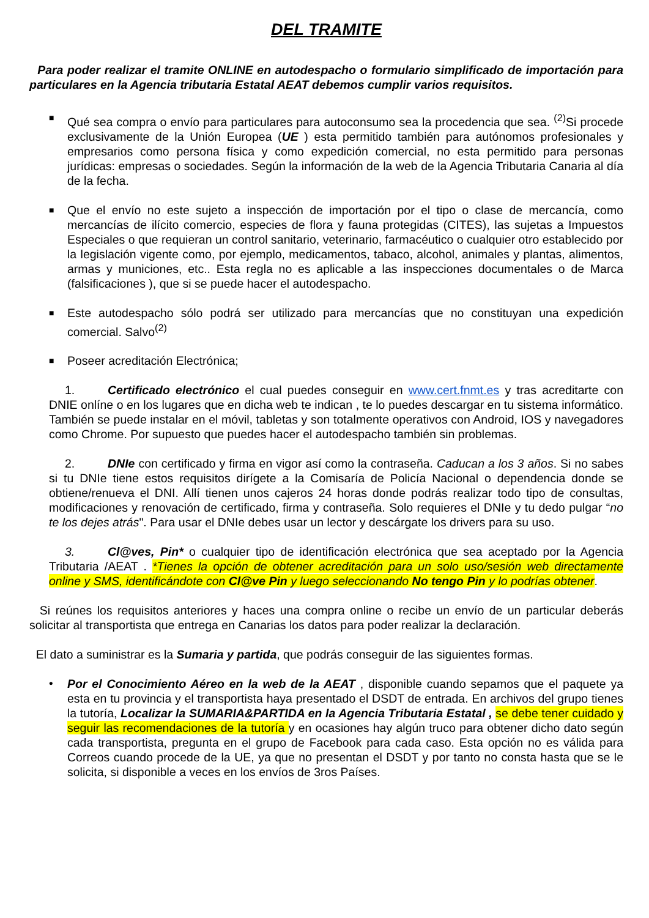DEL TRAMITE
Para poder realizar el tramite ONLINE en autodespacho o formulario simplificado de importación para particulares en la Agencia tributaria Estatal AEAT debemos cumplir varios requisitos.
■
Qué sea compra o envío para particulares para autoconsumo sea la procedencia que sea. <sup>(2)</sup>Si procede exclusivamente de la Unión Europea (UE ) esta permitido también para autónomos profesionales y empresarios como persona física y como expedición comercial, no esta permitido para personas jurídicas: empresas o sociedades. Según la información de la web de la Agencia Tributaria Canaria al día de la fecha.
■
Que el envío no este sujeto a inspección de importación por el tipo o clase de mercancía, como mercancías de ilícito comercio, especies de flora y fauna protegidas (CITES), las sujetas a Impuestos Especiales o que requieran un control sanitario, veterinario, farmacéutico o cualquier otro establecido por la legislación vigente como, por ejemplo, medicamentos, tabaco, alcohol, animales y plantas, alimentos, armas y municiones, etc.. Esta regla no es aplicable a las inspecciones documentales o de Marca (falsificaciones ), que si se puede hacer el autodespacho.
■
Este autodespacho sólo podrá ser utilizado para mercancías que no constituyan una expedición comercial. Salvo<sup>(2)</sup>
■
Poseer acreditación Electrónica;
1. Certificado electrónico el cual puedes conseguir en www.cert.fnmt.es y tras acreditarte con DNIE onlíne o en los lugares que en dicha web te indican , te lo puedes descargar en tu sistema informático. También se puede instalar en el móvil, tabletas y son totalmente operativos con Android, IOS y navegadores como Chrome. Por supuesto que puedes hacer el autodespacho también sin problemas.
2. DNIe con certificado y firma en vigor así como la contraseña. Caducan a los 3 años. Si no sabes si tu DNIe tiene estos requisitos dirígete a la Comisaría de Policía Nacional o dependencia donde se obtiene/renueva el DNI. Allí tienen unos cajeros 24 horas donde podrás realizar todo tipo de consultas, modificaciones y renovación de certificado, firma y contraseña. Solo requieres el DNIe y tu dedo pulgar “no te los dejes atrás". Para usar el DNIe debes usar un lector y descárgate los drivers para su uso.
3. Cl@ves, Pin* o cualquier tipo de identificación electrónica que sea aceptado por la Agencia Tributaria /AEAT . *Tienes la opción de obtener acreditación para un solo uso/sesión web directamente online y SMS, identificándote con Cl@ve Pin y luego seleccionando No tengo Pin y lo podrías obtener.
Si reúnes los requisitos anteriores y haces una compra online o recibe un envío de un particular deberás solicitar al transportista que entrega en Canarias los datos para poder realizar la declaración.
El dato a suministrar es la Sumaria y partida, que podrás conseguir de las siguientes formas.
• Por el Conocimiento Aéreo en la web de la AEAT , disponible cuando sepamos que el paquete ya esta en tu provincia y el transportista haya presentado el DSDT de entrada. En archivos del grupo tienes la tutoría, Localizar la SUMARIA&PARTIDA en la Agencia Tributaria Estatal , se debe tener cuidado y seguir las recomendaciones de la tutoría y en ocasiones hay algún truco para obtener dicho dato según cada transportista, pregunta en el grupo de Facebook para cada caso. Esta opción no es válida para Correos cuando procede de la UE, ya que no presentan el DSDT y por tanto no consta hasta que se le solicita, si disponible a veces en los envíos de 3ros Países.